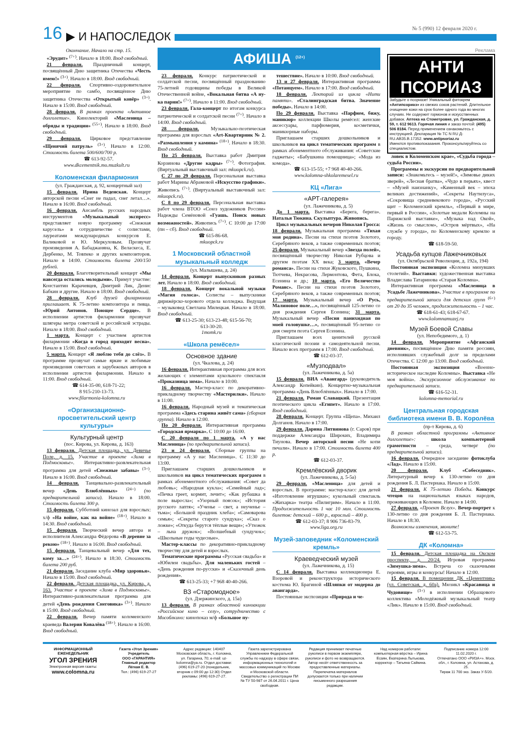16 ▶ И НАПОСЛЕДОК
№ 5 (990) 12 февраля 2020 г.
Окончание. Начало на стр. 15.
«Эрудит» <sup>(7+)</sup>. Начало в 18:00. Вход свободный.
21 февраля. Праздничный концерт, посвящённый Дню защитника Отечества «Честь имею!» <sup>(3+)</sup>. Начало в 18:00. Вход свободный.
22 февраля. Спортивно-оздоровительное мероприятие по самбо, посвящённое Дню защитника Отечества «Открытый ковёр» <sup>(3+)</sup>. Начало в 15:00. Вход свободный.
28 февраля. В рамках проекта «Активное долголетие». Кинолекторий «Масленица – обряды и традиции» <sup>(55+)</sup>. Начало в 18:00. Вход свободный.
29 февраля. Цирковое представление «Щенячий патруль» <sup>(3+)</sup>. Начало в 12:00. Стоимость билета 500/600/700 р.
☎ 613-92-57.
www.dkcementnik.mo.muzkult.ru
Коломенская филармония
(ул. Гражданская, д. 92, концертный зал)
15 февраля. Ирина Веденская. Концерт авторской песни «Снег не падал, снег летал…». Начало в 16:00. Вход свободный.
16 февраля. Ансамбль русских народных инструментов «Музыкальный экспресс» представляет новую программу «Снежная карусель» в сотрудничестве с солистами, лауреатами международных конкурсов Е. Валиковой и Ю. Меркуловым. Прозвучат произведения А. Бабаджаняна, К. Веласкеса, Е. Дербенко, М. Товпеко и других композиторов. Начало в 14:00. Стоимость билета 200/150 рублей.
20 февраля. Благотворительный концерт «Мы навсегда остались молодыми». Примут участие: Константин Карачевцев, Дмитрий Лик, Денис Бабкин и другие. Начало в 18:00. Вход свободный.
28 февраля. Клуб друзей филармонии приглашает. К 75-летию композитора и певца. «Юрий Антонов. Поющее Сердце». В исполнении артистов филармонии прозвучат шлягеры метра советской и российской эстрады. Начало в 18:00. Вход свободный.
1 марта. Концерт с участием артистов филармонии «Когда в город приходит весна». Начало в 15:00. Вход свободный.
5 марта. Концерт «Я люблю тебя до слёз». В программе прозвучат самые яркие и любимые произведения советских и зарубежных авторов в исполнении артистов филармонии. Начало в 11:00. Вход свободный.
☎ 614-35-00, 618-71-22;
8 915-210-13-73.
www.filarmonia-kolomna.ru
«Организационно-просветительский центр культуры»
Культурный центр
(пос. Кирова, ул. Кирова, д. 163)
13 февраля. Детская площадка, ул. Девичье Поле, д. 15. Участие в проекте «Зима в Подмосковье». Интерактивно-развлекательная программа для детей «Снежные забавы» <sup>(3+)</sup>. Начало в 16:00. Вход свободный.
14 февраля. Танцевально-развлекательный вечер «День Влюблённых» <sup>(24+)</sup> (по предварительной записи). Начало в 18:00. Стоимость билета 300 р.
15 февраля. Субботний кинозал для взрослых: х/ф «На войне, как на войне» <sup>(18+)</sup>. Начало в 14:30. Вход свободный.
15 февраля. Творческий вечер автора и исполнителя Александра Фёдорова «В деревне за рекою» <sup>(18+)</sup>. Начало в 16:00. Вход свободный.
15 февраля. Танцевальный вечер «Для тех, кому за…» <sup>(24+)</sup>. Начало в 18:30. Стоимость билета 200 руб.
21 февраля. Заседание клуба «Мир здоровья». Начало в 15:00. Вход свободный.
22 февраля. Детская площадка, ул. Кирова, д. 163. Участие в проекте «Зима в Подмосковье». Интерактивно-развлекательная программа для детей «День рождения Снеговика» <sup>(3+)</sup>. Начало в 15:00. Вход свободный.
22 февраля. Вечер памяти коломенского краеведа Валерия Ковалёва <sup>(18+)</sup>. Начало в 16:00. Вход свободный.
АФИША <sup>(12+)</sup>
23 февраля. Конкурс патриотической и солдатской песни, посвящённый празднованию 75-летней годовщины победы в Великой Отечественной войне, «Вокальная битва «А ну-ка парни!» <sup>(7+)</sup>. Начало в 11:00. Вход свободный.
23 февраля. Гала-концерт по итогам конкурса патриотической и солдатской песни <sup>(7+)</sup>. Начало в 14:00. Вход свободный.
28 февраля. Музыкально-поэтическая программа для взрослых «Art-Квартирник № 2. «Размышления у камина» <sup>(18+)</sup>. Начало в 18:30. Вход свободный.
По 25 февраля. Выставка работ Дмитрия Корзинова «Другие кадры» <sup>(7+)</sup>. Фотография. (Виртуальный выставочный зал: mkuopck.ru).
С 27 по 29 февраля. Персональная выставка работ Марины Абрамовой «Искусство графики». Живопись <sup>(7+)</sup>. (Виртуальный выставочный зал: mkuopck.ru).
С 8 по 29 февраля. Персональная выставка работ члена ВТОО «Союз художников России» Надежды Семёновой «Гуашь. Поиск новых возможностей». Живопись <sup>(7+)</sup>. С 10:00 до 17:00 (пн – сб). Вход свободный.
☎ 615-86-68.
mkuopck.ru
1 Московский областной музыкальный колледж
(ул. Малышева, д. 24)
14 февраля. Концерт выпускников разных лет. Начало в 18:00. Вход свободный.
18 февраля. Концерт вокальной музыки «Магия голоса». Солисты – выпускники дирижёрско-хорового отдела колледжа. Ведущая – музыковед Светлана Милецкая. Начало в 18:00. Вход свободный.
☎ 613-25-30; 613-23-48; 615-56-70;
613-30-20.
1momk.ru
«Школа ремёсел»
Основное здание
(ул. Чкалова, д. 24)
16 февраля. Интерактивная программа для всех желающих с элементами кукольного спектакля «Проказница зима». Начало в 10:00.
16 февраля. Мастер-класс по декоративно-прикладному творчеству «Мастерилки». Начало в 11:00.
16 февраля. Народный музей и тематическая программа «Здесь старина живёт сама» (сборная группа). Начало в 12:00.
По 20 февраля. Интерактивная программа «Городская ярмарка». С 10:00 до 16:00.
С 20 февраля по 1 марта. «А у нас Масленица» (по предварительной записи).
23 и 24 февраля. Сборные группы на программу «А у нас Масленица». С 11:30 до 13:00.
Приглашаем старших дошкольников и школьников на цикл тематических программ в рамках абонементного обслуживания: «Совет да любовь»; «Народная кукла»; «Семейный лад»; «Печка греет, кормит, лечит»; «Как рубашка в поле выросла»; «Узорный поясок»; «История русского лаптя»; «Ученье – свет, а неученье – тьма»; «Большой праздник хлеба»; «Самоварова семья»; «Секреты старого сундука»; «Сказ о ложке»; «Откуда берутся тёплые вещи»; «Утюжок – льна дружок»; «Волшебный сундучок»; «Школьные годы чудесные».
Мастер-классы по декоративно-прикладному творчеству для детей и взрослых.
Тематические программы «Русская свадьба» и «Юбилеи свадьбы». Для маленьких гостей – «День рождения по-русски» и «Сказочный день рождения».
☎ 613-25-33; +7 968 40-40-266.
ВЗ «Старомодное»
(ул. Дзержинского, д. 15а)
13 февраля. В рамках областной киноакции «Российское кино – селу», сотрудничество с Мособлкино: кинопоказ м/ф «Большое пу-
тешествие». Начало в 10:00. Вход свободный.
13 и 27 февраля. Интерактивная программа «Потанцуем». Начало в 17:00. Вход свободный.
18 февраля. Лекторий из цикла «Нити памяти». «Сталинградская битва. Значение победы». Начало в 14:00.
По 29 февраля. Выставка «Парфюм, бижу, маникюр» коллекции Школы ремёсел: женские аксессуары, парфюмерия, косметички, маникюрные наборы.
Приглашаем старших дошкольников и школьников на цикл тематических программ в рамках абонементного обслуживания: «Советские гаджеты»; «Бабушкина помощница»; «Мода из комода».
☎ 613-15-55; +7 968 40-40-266.
www.kolomna-shkolaremesel.ru
КЦ «Лига»
«АРТ-галерея»
(ул. Лажечникова, д. 5)
До 1 марта. Выставка «Берега, берега». Наталья Тюкина. Скульптура. Живопись.
Цикл музыкальных вечеров Николая Гросса: 18 февраля. Музыкальная программа «Тихая моя родина». Песни на стихи поэтов Золотого, Серебряного веков, а также современных поэтов; 25 февраля. Музыкальный вечер «Звезда полей», посвящённый творчеству Николая Рубцова и другим поэтам XX века; 3 марта. «Вечер романса». Песни на стихи Жуковского, Пушкина, Тютчева, Некрасова, Лермонтова, Фета, Блока, Есенина и др.; 10 марта. «Его Величество Романс». Песни на стихи поэтов Золотого, Серебряного веков, а также современных поэтов; 17 марта. Музыкальный вечер «О Русь, Малиновое поле…», посвящённый 125-летию со дня рождения Сергея Есенина; 31 марта. Музыкальный вечер «Песня панихидная по моей головушке…», посвящённый 95-летию со дня смерти поэта Сергея Есенина.
Приглашаем всех ценителей русской классической поэзии и самодеятельной песни. Начало всех программ в 17:00. Вход свободный.
☎ 612-03-37.
«Музподвал»
(ул. Лажечникова, д. 5а)
15 февраля. ВИА «Авангард» (руководитель Александр Копейкин). Концертно-музыкальная программа «День Влюблённых». Начало в 17:00.
21 февраля. Роман Славацкий. Презентация поэтического цикла «Египет». Начало в 17:00. Вход свободный.
28 февраля. Концерт. Группа «Щепа». Михаил Долганов. Начало в 17:00.
29 февраля. Дарина Литвинова (г. Саров) при поддержке Александра Широких, Владимира Тиунова. Вечер авторской песни «Не копи печали». Начало в 17:00. Стоимость билета 400 р.
☎ 612-03-37.
Кремлёвский дворик
(ул. Лажечникова, д. 5-5а)
29 февраля. «Масленица» для детей и взрослых. В программе: мастер-класс для детей «Изготовление игрушки»; кукольный спектакль «Жихарка» театра «Пилигрим». Начало в 11:00. Продолжительность 1 час 10 мин. Стоимость билетов: детский – 600 р., взрослый – 400 р.
☎ 612-03-37; 8 906 736-83-79.
www.liga.org.ru
Музей-заповедник «Коломенский кремль»
Краеведческий музей
(ул. Лажечникова, д. 15)
С 14 февраля. Выставка коллекционера Е. Взоровой и реконструктора исторического костюма Ю. Брагиной «Шляпки от модерна до авангарда».
Постоянные экспозиции «Природа и че-
Реклама
АНТИ ПСОРИАЗ
Забудьте о псориазе! Уникальный фитокрем «Антипсориаз» из свежих соков растений. Длительное очищение кожи на срок более одного года во многих случаях. Не содержит гормонов и искусственных добавок. Аптека на Стометровке, ул. Гражданская, д. 59, т. 612 9613. Горячая линия и заказ почтой: (495) 506 8184. Перед применением ознакомьтесь с инструкцией. Декларация № ТС N RU Д-RU.АВ35.В.17352. www.antipsoriaz.ru
Имеются противопоказания. Проконсультируйтесь со специалистом.
ловек в Коломенском крае», «Судьба города – судьба России».
Программы и экскурсии по предварительной записи: «Знакомьтесь – музей!», «Зимовье диких зверей», «Лесная братва», «Чудо в перьях», квест – «Музей наизнанку», «Каменный век – эпоха великих достижений», «Секреты Наутилуса», «Сокровища средневекового города», «Русский щит – Коломенский кремль», «Первый в мире, первый в России», «Золотые медали Коломны на Парижской выставке», «Музыка над Окой», «Жизнь со смыслом», «Остров мёртвых», «На службе у города», по Коломенскому кремлю и городу.
☎ 618-59-50.
Усадьба купцов Лажечниковых
(ул. Октябрьской Революции, д. 192а, 194)
Постоянная экспозиция «Коломна минувших столетий». Выставки: художественная выставка Владислава Татаринова «Старая Коломна».
Интерактивная программа «Масленица в Усадьбе Лажечникова». Участие в программе по предварительной записи для детских групп <sup>(6+)</sup> от 20 до 35 человек, продолжительность – 1 час.
☎ 618-61-43; 618-67-67.
www.kolomnamuzej.ru
Музей Боевой Славы
(ул. Непобедимого, д. 1)
14 февраля. Мероприятие «Афганский дневник», посвящённое Дню памяти россиян, исполнявших служебный долг за пределами Отечества. С 12:00 до 13:00. Вход свободный.
Постоянная экспозиция «Военно-историческое наследие Коломны». Выставка «Не моя война». Экскурсионное обслуживание по предварительной записи.
☎ 616-52-31.
kolomna-memorial.ru
Центральная городская библиотека имени В. В. Королёва
(пр-т Кирова, д. 6)
В рамках областной программы «Активное долголетие»: школа компьютерной грамотности – среда, четверг (по предварительной записи).
16 февраля. Очередное заседание фотоклуба «Лад». Начало в 15:00.
20 февраля. Клуб «Собеседник». Литературный вечер к 130-летию со дня рождения Б. Л. Пастернака. Начало в 15:00.
21 февраля. К 75-летию Победы. Конкурс чтецов на национальных языках народов, проживающих в Коломне. Начало в 14:00.
27 февраля. «Проект Вслух». Вечер-портрет к 130-летию со дня рождения Б. Л. Пастернака. Начало в 18:30.
Возможны изменения, звоните!
☎ 612-53-75.
ДК «Коломна»
15 февраля. Детская площадка на Окском проспекте, д. 20/24. Игровая программа «Зимушка-зима». Встреча со сказочными героями, игры и конкурсы! Начало в 12:00.
15 февраля. В помещении ДК «Цементник» (ул. Советская, д. 60а). Мюзикл «Красавица и Чудовище» <sup>(3+)</sup> в исполнении Образцового коллектива «Молодёжный музыкальный театр «Лик». Начало в 15:00. Вход свободный.
ИНФОРМАЦИОННЫЙ ЕЖЕНЕДЕЛЬНИК
УГОЛ ЗРЕНИЯ
Электронная версия газеты:
www.colomna.ru
Газета «Угол Зрения»
Учредитель
ООО «ГАРАНТИЯ»
Главный редактор
Лёгкая Е. В.
Тел.: (496) 619-27-27
Адрес редакции: 140407 Московская область, г. Коломна, ул. Гагарина, 70; e-mail: uz-kolomna@ya.ru. Отдел доставки: (496) 619-27-20 (понедельник, вторник с 09:00 до 12:30) Отдел рекламы: (496) 619-27-27.
Газета зарегистрирована Управлением Федеральной службы по надзору в сфере связи, информационных технологий и массовых коммуникаций по Москве и Московской области. Свидетельство о регистрации ПИ № ТУ 50-987 от 26.04.2011 г. Цена свободная.
Редакция принимает печатные рукописи в первом экземпляре, рукописи и фото не возвращаются. Автор несёт ответственность за предоставленные материалы. Перепечатка материалов допускается только при наличии письменного разрешения редакции.
Над номером работали: компьютерная вёрстка – Ирина Есаян, Екатерина Лытькова, корректор – Татьяна Сайкина.
Подписание номера 12:00 11.02.2020 г.
Отпечатано ООО «РИЗА+». Моск. обл., г. Коломна, ул. Астахова, д. 25.
Тираж 11 700 экз. Заказ У-5/20.